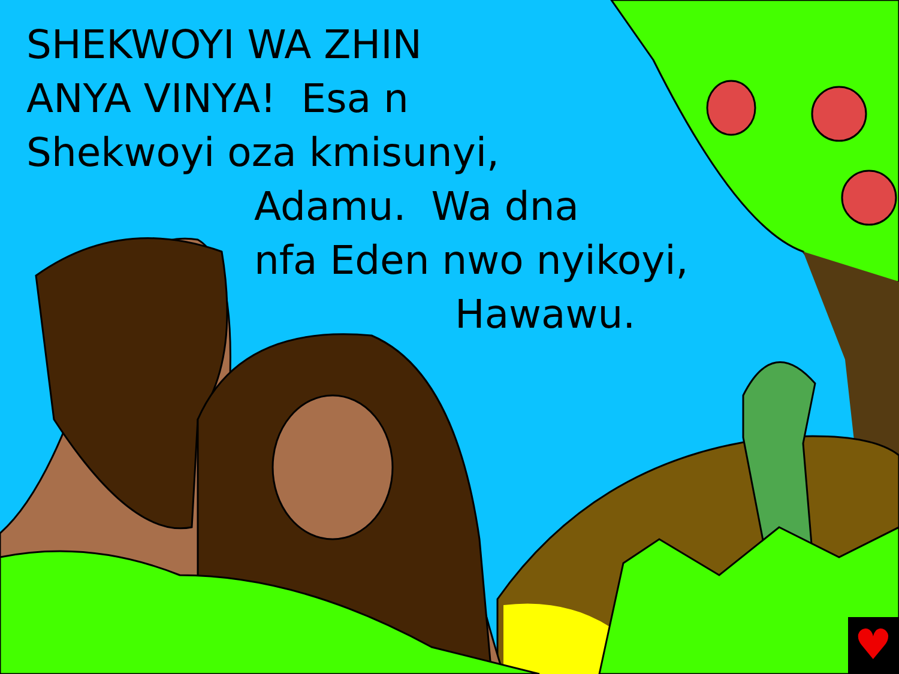♥
SHEKWOYI WA ZHIN
ANYA VINYA! Esa n
Shekwoyi oza kmisunyi,
Adamu. Wa dna
nfa Eden nwo nyikoyi,
Hawawu.